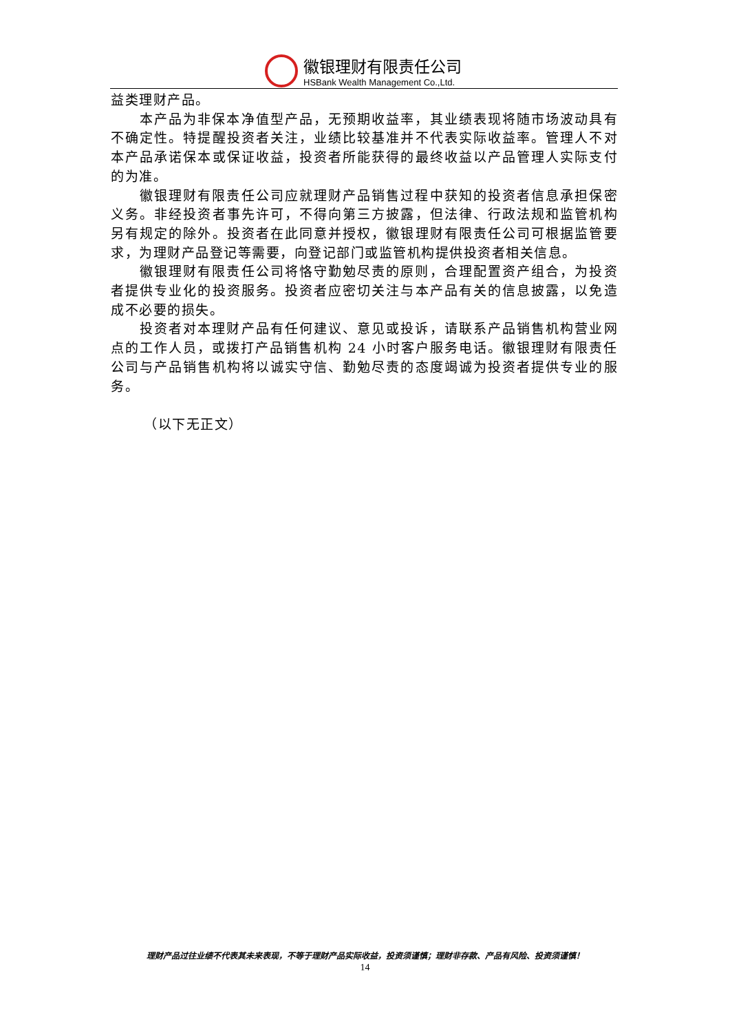徽银理财有限责任公司
HSBank Wealth Management Co.,Ltd.
益类理财产品。
本产品为非保本净值型产品，无预期收益率，其业绩表现将随市场波动具有不确定性。特提醒投资者关注，业绩比较基准并不代表实际收益率。管理人不对本产品承诺保本或保证收益，投资者所能获得的最终收益以产品管理人实际支付的为准。
徽银理财有限责任公司应就理财产品销售过程中获知的投资者信息承担保密义务。非经投资者事先许可，不得向第三方披露，但法律、行政法规和监管机构另有规定的除外。投资者在此同意并授权，徽银理财有限责任公司可根据监管要求，为理财产品登记等需要，向登记部门或监管机构提供投资者相关信息。
徽银理财有限责任公司将恪守勤勉尽责的原则，合理配置资产组合，为投资者提供专业化的投资服务。投资者应密切关注与本产品有关的信息披露，以免造成不必要的损失。
投资者对本理财产品有任何建议、意见或投诉，请联系产品销售机构营业网点的工作人员，或拨打产品销售机构 24 小时客户服务电话。徽银理财有限责任公司与产品销售机构将以诚实守信、勤勉尽责的态度竭诚为投资者提供专业的服务。
（以下无正文）
理财产品过往业绩不代表其未来表现，不等于理财产品实际收益，投资须谨慎；理财非存款、产品有风险、投资须谨慎！
14